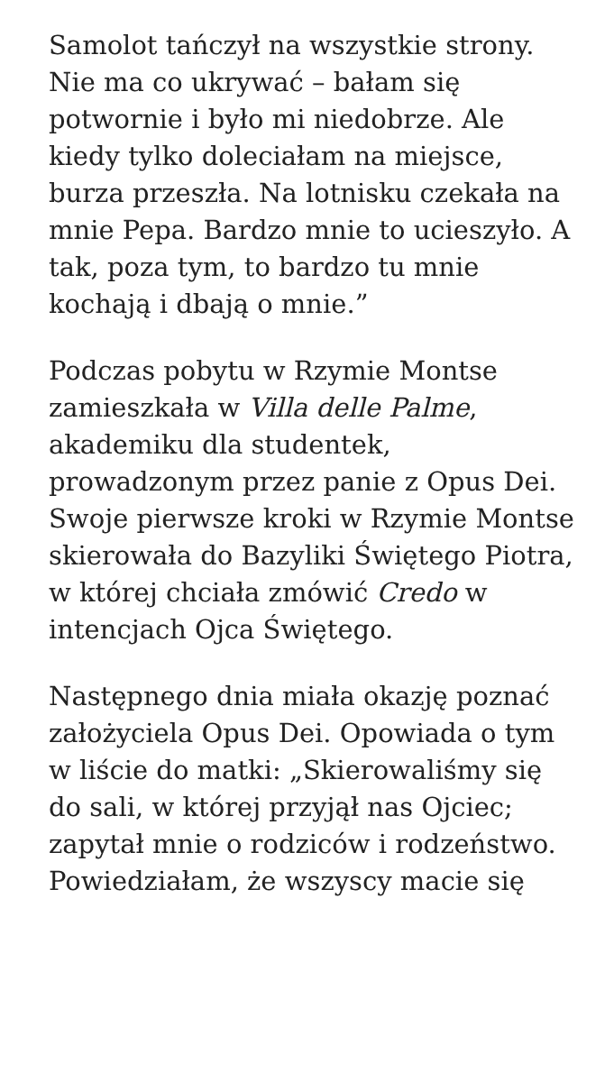Samolot tańczył na wszystkie strony. Nie ma co ukrywać – bałam się potwornie i było mi niedobrze. Ale kiedy tylko doleciałam na miejsce, burza przeszła. Na lotnisku czekała na mnie Pepa. Bardzo mnie to ucieszyło. A tak, poza tym, to bardzo tu mnie kochają i dbają o mnie.”
Podczas pobytu w Rzymie Montse zamieszkała w Villa delle Palme, akademiku dla studentek, prowadzonym przez panie z Opus Dei. Swoje pierwsze kroki w Rzymie Montse skierowała do Bazyliki Świętego Piotra, w której chciała zmówić Credo w intencjach Ojca Świętego.
Następnego dnia miała okazję poznać założyciela Opus Dei. Opowiada o tym w liście do matki: „Skierowaliśmy się do sali, w której przyjął nas Ojciec; zapytał mnie o rodziców i rodzeństwo. Powiedziałam, że wszyscy macie się